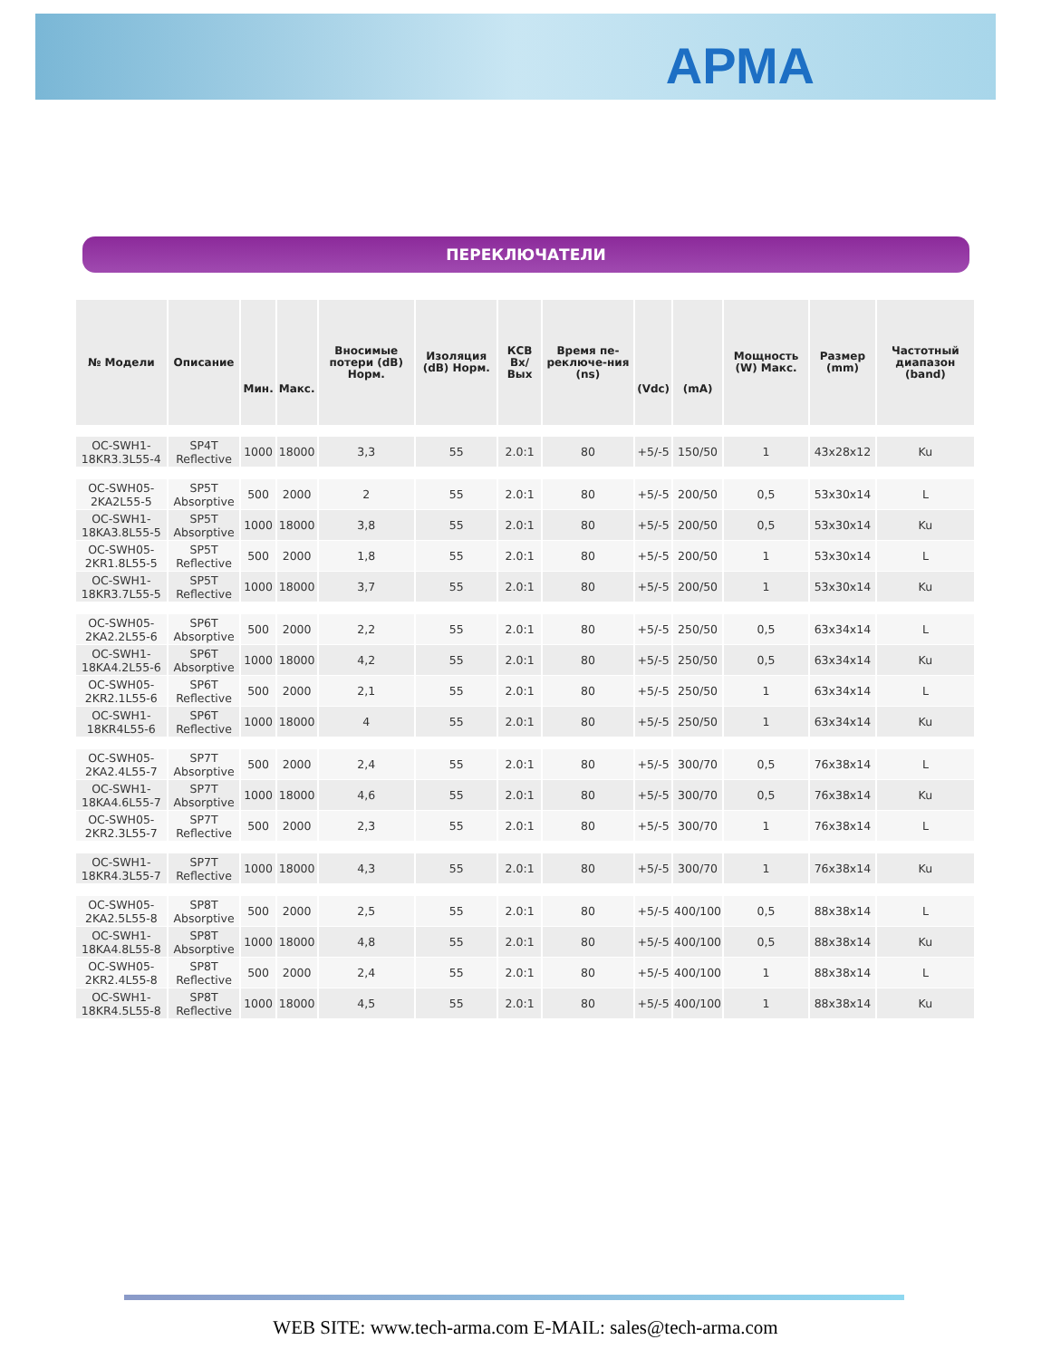АРМА
ПЕРЕКЛЮЧАТЕЛИ
| № Модели | Описание | | | Вносимые потери (dB) Норм. | Изоляция (dB) Норм. | КСВ Вх/Вых | Время пе-реключе-ния (ns) | | | Мощность (W) Макс. | Размер (mm) | Частотный диапазон (band) |
| --- | --- | --- | --- | --- | --- | --- | --- | --- | --- | --- | --- | --- |
| | | Мин. | Макс. | | | | | (Vdc) | (mA) | | | |
| OC-SWH1-18KR3.3L55-4 | SP4T Reflective | 1000 | 18000 | 3,3 | 55 | 2.0:1 | 80 | +5/-5 | 150/50 | 1 | 43x28x12 | Ku |
| OC-SWH05-2KA2L55-5 | SP5T Absorptive | 500 | 2000 | 2 | 55 | 2.0:1 | 80 | +5/-5 | 200/50 | 0,5 | 53x30x14 | L |
| OC-SWH1-18KA3.8L55-5 | SP5T Absorptive | 1000 | 18000 | 3,8 | 55 | 2.0:1 | 80 | +5/-5 | 200/50 | 0,5 | 53x30x14 | Ku |
| OC-SWH05-2KR1.8L55-5 | SP5T Reflective | 500 | 2000 | 1,8 | 55 | 2.0:1 | 80 | +5/-5 | 200/50 | 1 | 53x30x14 | L |
| OC-SWH1-18KR3.7L55-5 | SP5T Reflective | 1000 | 18000 | 3,7 | 55 | 2.0:1 | 80 | +5/-5 | 200/50 | 1 | 53x30x14 | Ku |
| OC-SWH05-2KA2.2L55-6 | SP6T Absorptive | 500 | 2000 | 2,2 | 55 | 2.0:1 | 80 | +5/-5 | 250/50 | 0,5 | 63x34x14 | L |
| OC-SWH1-18KA4.2L55-6 | SP6T Absorptive | 1000 | 18000 | 4,2 | 55 | 2.0:1 | 80 | +5/-5 | 250/50 | 0,5 | 63x34x14 | Ku |
| OC-SWH05-2KR2.1L55-6 | SP6T Reflective | 500 | 2000 | 2,1 | 55 | 2.0:1 | 80 | +5/-5 | 250/50 | 1 | 63x34x14 | L |
| OC-SWH1-18KR4L55-6 | SP6T Reflective | 1000 | 18000 | 4 | 55 | 2.0:1 | 80 | +5/-5 | 250/50 | 1 | 63x34x14 | Ku |
| OC-SWH05-2KA2.4L55-7 | SP7T Absorptive | 500 | 2000 | 2,4 | 55 | 2.0:1 | 80 | +5/-5 | 300/70 | 0,5 | 76x38x14 | L |
| OC-SWH1-18KA4.6L55-7 | SP7T Absorptive | 1000 | 18000 | 4,6 | 55 | 2.0:1 | 80 | +5/-5 | 300/70 | 0,5 | 76x38x14 | Ku |
| OC-SWH05-2KR2.3L55-7 | SP7T Reflective | 500 | 2000 | 2,3 | 55 | 2.0:1 | 80 | +5/-5 | 300/70 | 1 | 76x38x14 | L |
| OC-SWH1-18KR4.3L55-7 | SP7T Reflective | 1000 | 18000 | 4,3 | 55 | 2.0:1 | 80 | +5/-5 | 300/70 | 1 | 76x38x14 | Ku |
| OC-SWH05-2KA2.5L55-8 | SP8T Absorptive | 500 | 2000 | 2,5 | 55 | 2.0:1 | 80 | +5/-5 | 400/100 | 0,5 | 88x38x14 | L |
| OC-SWH1-18KA4.8L55-8 | SP8T Absorptive | 1000 | 18000 | 4,8 | 55 | 2.0:1 | 80 | +5/-5 | 400/100 | 0,5 | 88x38x14 | Ku |
| OC-SWH05-2KR2.4L55-8 | SP8T Reflective | 500 | 2000 | 2,4 | 55 | 2.0:1 | 80 | +5/-5 | 400/100 | 1 | 88x38x14 | L |
| OC-SWH1-18KR4.5L55-8 | SP8T Reflective | 1000 | 18000 | 4,5 | 55 | 2.0:1 | 80 | +5/-5 | 400/100 | 1 | 88x38x14 | Ku |
WEB SITE: www.tech-arma.com E-MAIL: sales@tech-arma.com